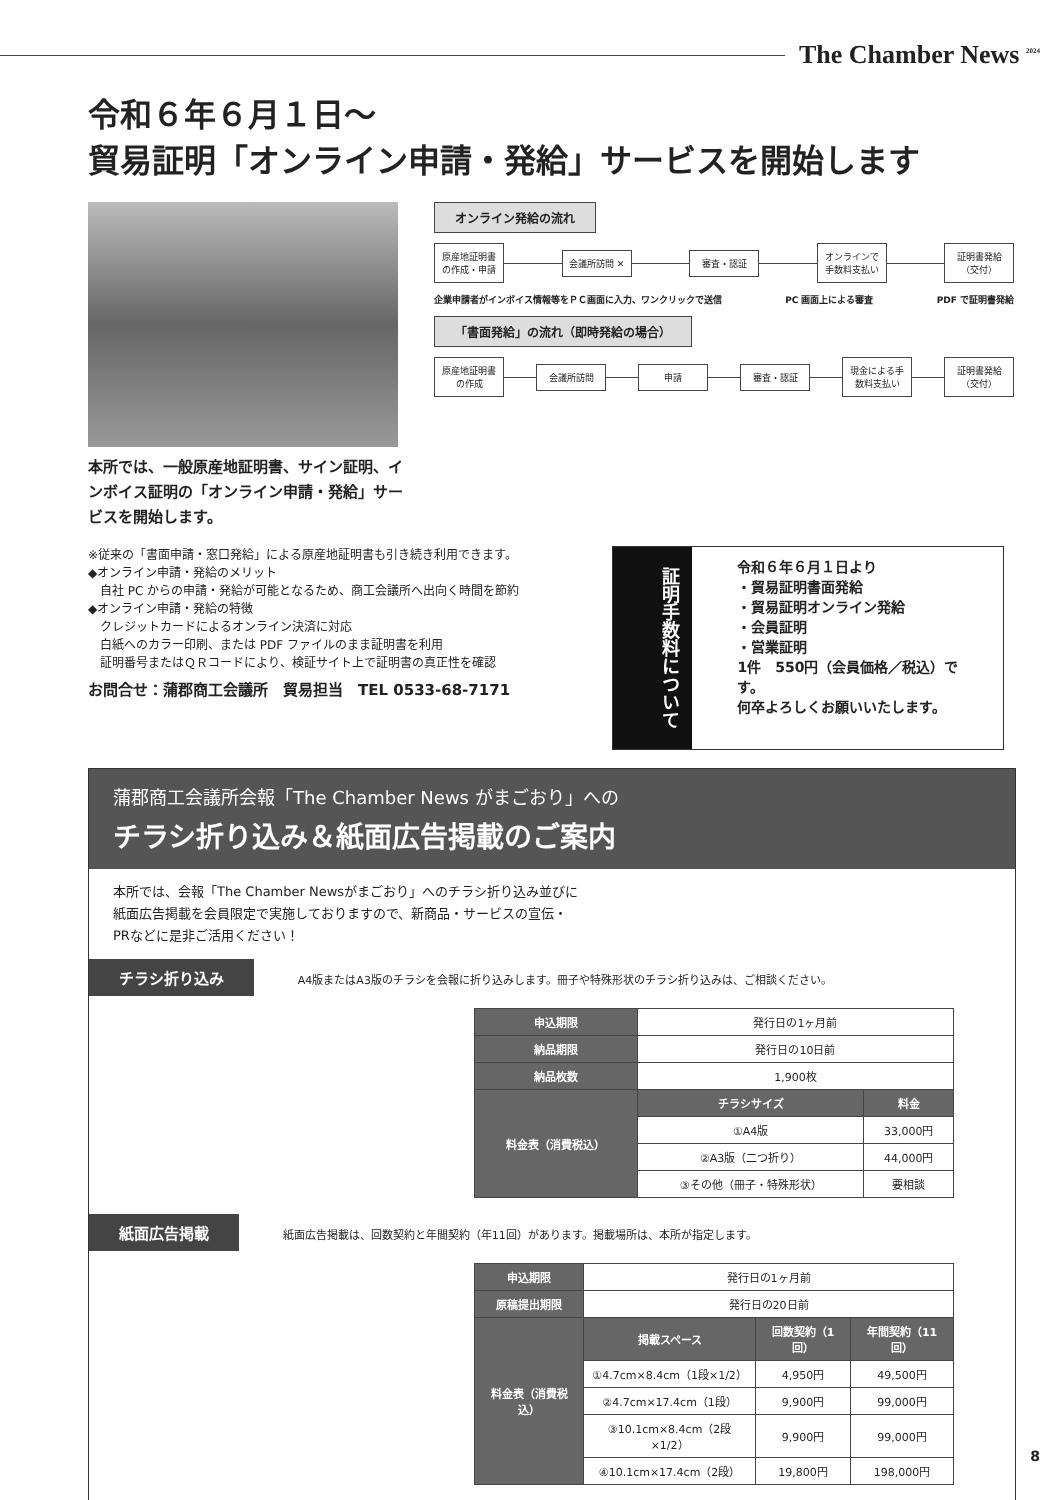The Chamber News <sup>2024</sup>
令和６年６月１日～
貿易証明「オンライン申請・発給」サービスを開始します
オンライン発給の流れ
原産地証明書の作成・申請
会議所訪問 ✕ 審査・認証
オンラインで手数料支払い
証明書発給（交付）
企業申請者がインボイス情報等をＰＣ画面に入力、ワンクリックで送信 PC 画面上による審査 PDF で証明書発給
「書面発給」の流れ（即時発給の場合）
原産地証明書の作成
会議所訪問 申請 審査・認証
現金による手数料支払い
証明書発給（交付）
本所では、一般原産地証明書、サイン証明、インボイス証明の「オンライン申請・発給」サービスを開始します。
※従来の「書面申請・窓口発給」による原産地証明書も引き続き利用できます。
◆オンライン申請・発給のメリット
　自社 PC からの申請・発給が可能となるため、商工会議所へ出向く時間を節約
◆オンライン申請・発給の特徴
　クレジットカードによるオンライン決済に対応
　白紙へのカラー印刷、または PDF ファイルのまま証明書を利用
　証明番号またはＱＲコードにより、検証サイト上で証明書の真正性を確認
お問合せ：蒲郡商工会議所　貿易担当　TEL 0533-68-7171
証明手数料について
令和６年６月１日より
・貿易証明書面発給
・貿易証明オンライン発給
・会員証明
・営業証明
1件　550円（会員価格／税込）です。
何卒よろしくお願いいたします。
蒲郡商工会議所会報「The Chamber News がまごおり」への
チラシ折り込み＆紙面広告掲載のご案内
本所では、会報「The Chamber Newsがまごおり」へのチラシ折り込み並びに
紙面広告掲載を会員限定で実施しておりますので、新商品・サービスの宣伝・
PRなどに是非ご活用ください！
チラシ折り込み A4版またはA3版のチラシを会報に折り込みします。冊子や特殊形状のチラシ折り込みは、ご相談ください。
| 申込期限 | 発行日の1ヶ月前 | |
| 納品期限 | 発行日の10日前 | |
| 納品枚数 | 1,900枚 | |
| 料金表（消費税込） | チラシサイズ | 料金 |
| | ①A4版 | 33,000円 |
| | ②A3版（二つ折り） | 44,000円 |
| | ③その他（冊子・特殊形状） | 要相談 |
紙面広告掲載 紙面広告掲載は、回数契約と年間契約（年11回）があります。掲載場所は、本所が指定します。
| 申込期限 | 発行日の1ヶ月前 | | |
| 原稿提出期限 | 発行日の20日前 | | |
| 料金表（消費税込） | 掲載スペース | 回数契約（1回） | 年間契約（11回） |
| | ①4.7cm×8.4cm（1段×1/2） | 4,950円 | 49,500円 |
| | ②4.7cm×17.4cm（1段） | 9,900円 | 99,000円 |
| | ③10.1cm×8.4cm（2段×1/2） | 9,900円 | 99,000円 |
| | ④10.1cm×17.4cm（2段） | 19,800円 | 198,000円 |
8